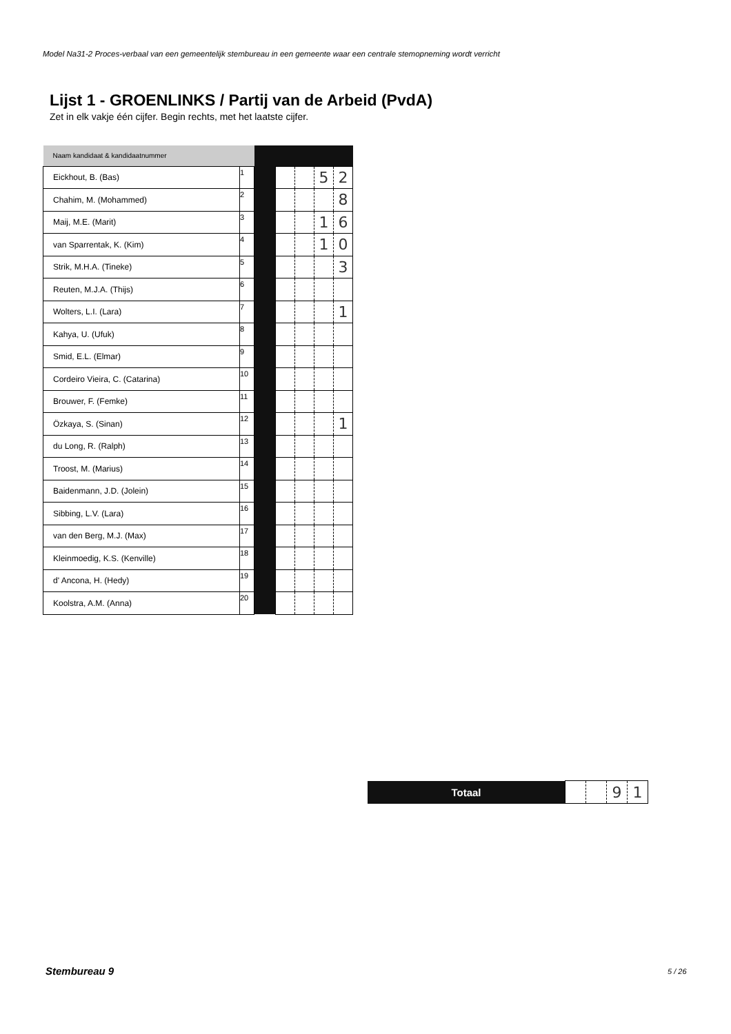Model Na31-2 Proces-verbaal van een gemeentelijk stembureau in een gemeente waar een centrale stemopneming wordt verricht
Lijst 1 - GROENLINKS / Partij van de Arbeid (PvdA)
Zet in elk vakje één cijfer. Begin rechts, met het laatste cijfer.
| Naam kandidaat & kandidaatnummer | | | | | | |
| Eickhout, B. (Bas) | 1 | | | | 5 | 2 |
| Chahim, M. (Mohammed) | 2 | | | | | 8 |
| Maij, M.E. (Marit) | 3 | | | | 1 | 6 |
| van Sparrentak, K. (Kim) | 4 | | | | 1 | 0 |
| Strik, M.H.A. (Tineke) | 5 | | | | | 3 |
| Reuten, M.J.A. (Thijs) | 6 | | | | | |
| Wolters, L.I. (Lara) | 7 | | | | | 1 |
| Kahya, U. (Ufuk) | 8 | | | | | |
| Smid, E.L. (Elmar) | 9 | | | | | |
| Cordeiro Vieira, C. (Catarina) | 10 | | | | | |
| Brouwer, F. (Femke) | 11 | | | | | |
| Özkaya, S. (Sinan) | 12 | | | | | 1 |
| du Long, R. (Ralph) | 13 | | | | | |
| Troost, M. (Marius) | 14 | | | | | |
| Baidenmann, J.D. (Jolein) | 15 | | | | | |
| Sibbing, L.V. (Lara) | 16 | | | | | |
| van den Berg, M.J. (Max) | 17 | | | | | |
| Kleinmoedig, K.S. (Kenville) | 18 | | | | | |
| d' Ancona, H. (Hedy) | 19 | | | | | |
| Koolstra, A.M. (Anna) | 20 | | | | | |
| Totaal | | | 9 | 1 |
Stembureau 9 5 / 26